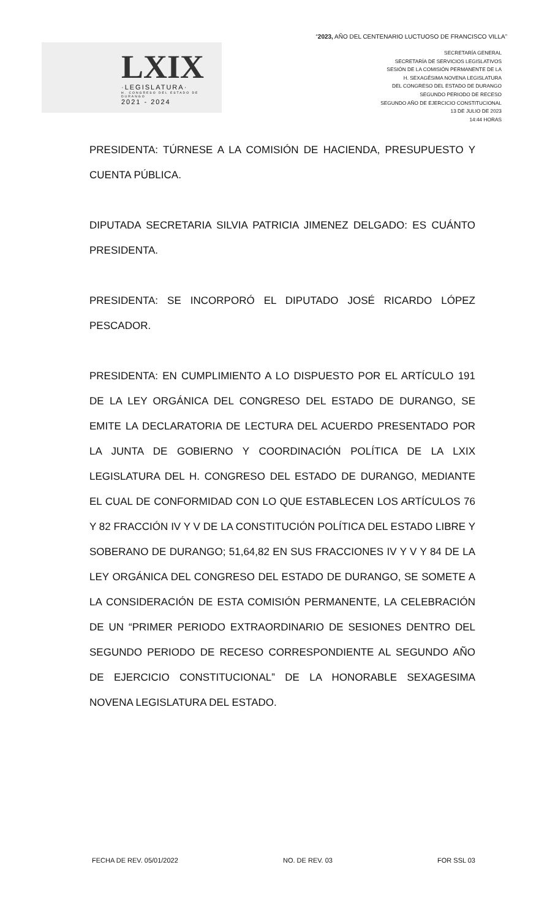“2023, AÑO DEL CENTENARIO LUCTUOSO DE FRANCISCO VILLA”
LXIX
·LEGISLATURA·
H. CONGRESO DEL ESTADO DE DURANGO
2021 - 2024
SECRETARÍA GENERAL
SECRETARÍA DE SERVICIOS LEGISLATIVOS
SESIÓN DE LA COMISIÓN PERMANENTE DE LA
H. SEXAGÉSIMA NOVENA LEGISLATURA
DEL CONGRESO DEL ESTADO DE DURANGO
SEGUNDO PERIODO DE RECESO
SEGUNDO AÑO DE EJERCICIO CONSTITUCIONAL
13 DE JULIO DE 2023
14:44 HORAS
PRESIDENTA: TÚRNESE A LA COMISIÓN DE HACIENDA, PRESUPUESTO Y CUENTA PÚBLICA.
DIPUTADA SECRETARIA SILVIA PATRICIA JIMENEZ DELGADO: ES CUÁNTO PRESIDENTA.
PRESIDENTA: SE INCORPORÓ EL DIPUTADO JOSÉ RICARDO LÓPEZ PESCADOR.
PRESIDENTA: EN CUMPLIMIENTO A LO DISPUESTO POR EL ARTÍCULO 191 DE LA LEY ORGÁNICA DEL CONGRESO DEL ESTADO DE DURANGO, SE EMITE LA DECLARATORIA DE LECTURA DEL ACUERDO PRESENTADO POR LA JUNTA DE GOBIERNO Y COORDINACIÓN POLÍTICA DE LA LXIX LEGISLATURA DEL H. CONGRESO DEL ESTADO DE DURANGO, MEDIANTE EL CUAL DE CONFORMIDAD CON LO QUE ESTABLECEN LOS ARTÍCULOS 76 Y 82 FRACCIÓN IV Y V DE LA CONSTITUCIÓN POLÍTICA DEL ESTADO LIBRE Y SOBERANO DE DURANGO; 51,64,82 EN SUS FRACCIONES IV Y V Y 84 DE LA LEY ORGÁNICA DEL CONGRESO DEL ESTADO DE DURANGO, SE SOMETE A LA CONSIDERACIÓN DE ESTA COMISIÓN PERMANENTE, LA CELEBRACIÓN DE UN “PRIMER PERIODO EXTRAORDINARIO DE SESIONES DENTRO DEL SEGUNDO PERIODO DE RECESO CORRESPONDIENTE AL SEGUNDO AÑO DE EJERCICIO CONSTITUCIONAL” DE LA HONORABLE SEXAGESIMA NOVENA LEGISLATURA DEL ESTADO.
FECHA DE REV. 05/01/2022 NO. DE REV. 03 FOR SSL 03